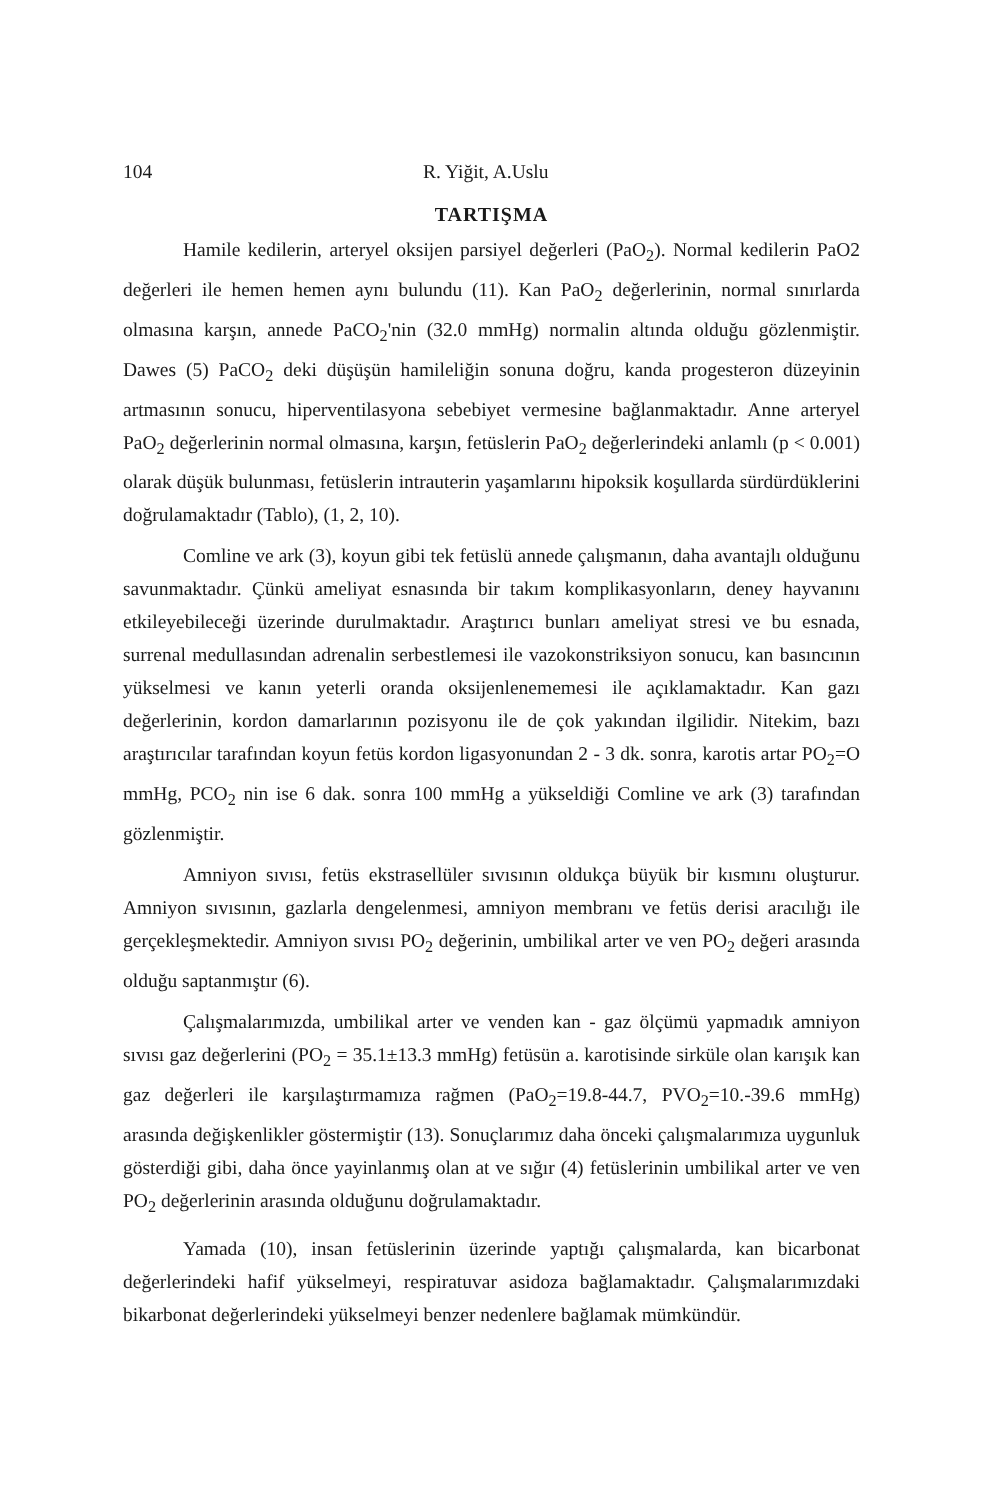104 R. Yiğit, A.Uslu
TARTIŞMA
Hamile kedilerin, arteryel oksijen parsiyel değerleri (PaO<sub>2</sub>). Normal kedilerin PaO2 değerleri ile hemen hemen aynı bulundu (11). Kan PaO<sub>2</sub> değerlerinin, normal sınırlarda olmasına karşın, annede PaCO<sub>2</sub>'nin (32.0 mmHg) normalin altında olduğu gözlenmiştir. Dawes (5) PaCO<sub>2</sub> deki düşüşün hamileliğin sonuna doğru, kanda progesteron düzeyinin artmasının sonucu, hiperventilasyona sebebiyet vermesine bağlanmaktadır. Anne arteryel PaO<sub>2</sub> değerlerinin normal olmasına, karşın, fetüslerin PaO<sub>2</sub> değerlerindeki anlamlı (p < 0.001) olarak düşük bulunması, fetüslerin intrauterin yaşamlarını hipoksik koşullarda sürdürdüklerini doğrulamaktadır (Tablo), (1, 2, 10).
Comline ve ark (3), koyun gibi tek fetüslü annede çalışmanın, daha avantajlı olduğunu savunmaktadır. Çünkü ameliyat esnasında bir takım komplikasyonların, deney hayvanını etkileyebileceği üzerinde durulmaktadır. Araştırıcı bunları ameliyat stresi ve bu esnada, surrenal medullasından adrenalin serbestlemesi ile vazokonstriksiyon sonucu, kan basıncının yükselmesi ve kanın yeterli oranda oksijenlenememesi ile açıklamaktadır. Kan gazı değerlerinin, kordon damarlarının pozisyonu ile de çok yakından ilgilidir. Nitekim, bazı araştırıcılar tarafından koyun fetüs kordon ligasyonundan 2 - 3 dk. sonra, karotis artar PO<sub>2</sub>=O mmHg, PCO<sub>2</sub> nin ise 6 dak. sonra 100 mmHg a yükseldiği Comline ve ark (3) tarafından gözlenmiştir.
Amniyon sıvısı, fetüs ekstrasellüler sıvısının oldukça büyük bir kısmını oluşturur. Amniyon sıvısının, gazlarla dengelenmesi, amniyon membranı ve fetüs derisi aracılığı ile gerçekleşmektedir. Amniyon sıvısı PO<sub>2</sub> değerinin, umbilikal arter ve ven PO<sub>2</sub> değeri arasında olduğu saptanmıştır (6).
Çalışmalarımızda, umbilikal arter ve venden kan - gaz ölçümü yapmadık amniyon sıvısı gaz değerlerini (PO<sub>2</sub> = 35.1±13.3 mmHg) fetüsün a. karotisinde sirküle olan karışık kan gaz değerleri ile karşılaştırmamıza rağmen (PaO<sub>2</sub>=19.8-44.7, PVO<sub>2</sub>=10.-39.6 mmHg) arasında değişkenlikler göstermiştir (13). Sonuçlarımız daha önceki çalışmalarımıza uygunluk gösterdiği gibi, daha önce yayinlanmış olan at ve sığır (4) fetüslerinin umbilikal arter ve ven PO<sub>2</sub> değerlerinin arasında olduğunu doğrulamaktadır.
Yamada (10), insan fetüslerinin üzerinde yaptığı çalışmalarda, kan bicarbonat değerlerindeki hafif yükselmeyi, respiratuvar asidoza bağlamaktadır. Çalışmalarımızdaki bikarbonat değerlerindeki yükselmeyi benzer nedenlere bağlamak mümkündür.